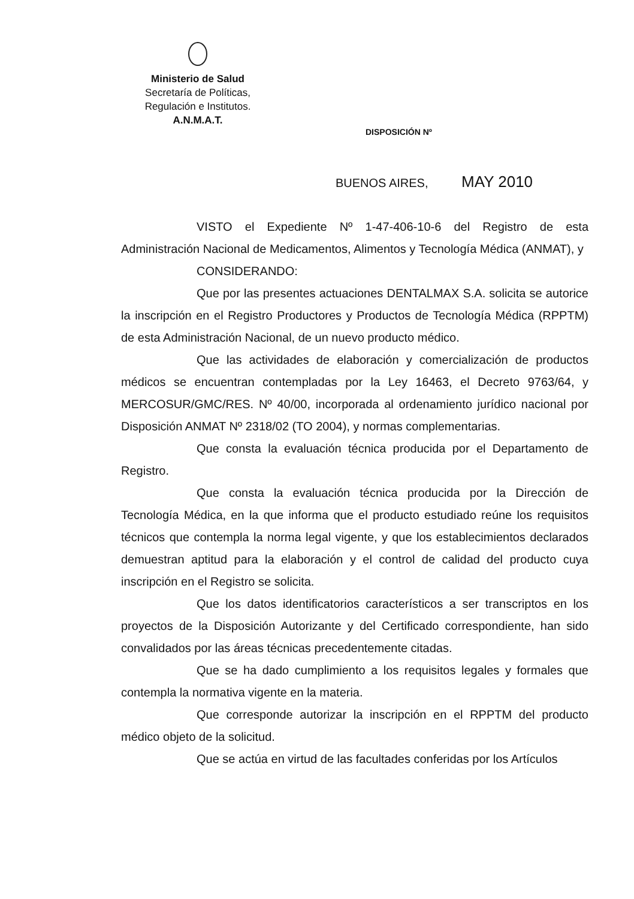Ministerio de Salud
Secretaría de Políticas,
Regulación e Institutos.
A.N.M.A.T.
DISPOSICIÓN Nº
BUENOS AIRES, MAY 2010
VISTO el Expediente Nº 1-47-406-10-6 del Registro de esta Administración Nacional de Medicamentos, Alimentos y Tecnología Médica (ANMAT), y
CONSIDERANDO:
Que por las presentes actuaciones DENTALMAX S.A. solicita se autorice la inscripción en el Registro Productores y Productos de Tecnología Médica (RPPTM) de esta Administración Nacional, de un nuevo producto médico.
Que las actividades de elaboración y comercialización de productos médicos se encuentran contempladas por la Ley 16463, el Decreto 9763/64, y MERCOSUR/GMC/RES. Nº 40/00, incorporada al ordenamiento jurídico nacional por Disposición ANMAT Nº 2318/02 (TO 2004), y normas complementarias.
Que consta la evaluación técnica producida por el Departamento de Registro.
Que consta la evaluación técnica producida por la Dirección de Tecnología Médica, en la que informa que el producto estudiado reúne los requisitos técnicos que contempla la norma legal vigente, y que los establecimientos declarados demuestran aptitud para la elaboración y el control de calidad del producto cuya inscripción en el Registro se solicita.
Que los datos identificatorios característicos a ser transcriptos en los proyectos de la Disposición Autorizante y del Certificado correspondiente, han sido convalidados por las áreas técnicas precedentemente citadas.
Que se ha dado cumplimiento a los requisitos legales y formales que contempla la normativa vigente en la materia.
Que corresponde autorizar la inscripción en el RPPTM del producto médico objeto de la solicitud.
Que se actúa en virtud de las facultades conferidas por los Artículos